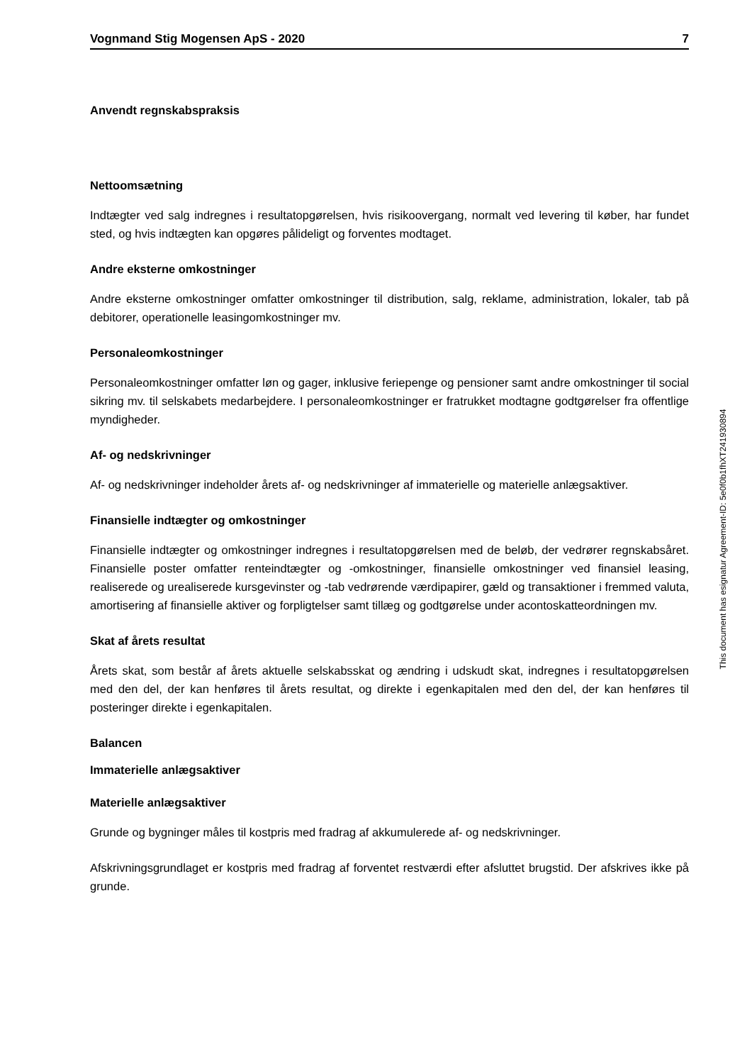Vognmand Stig Mogensen ApS - 2020 7
Anvendt regnskabspraksis
Nettoomsætning
Indtægter ved salg indregnes i resultatopgørelsen, hvis risikoovergang, normalt ved levering til køber, har fundet sted, og hvis indtægten kan opgøres pålideligt og forventes modtaget.
Andre eksterne omkostninger
Andre eksterne omkostninger omfatter omkostninger til distribution, salg, reklame, administration, lokaler, tab på debitorer, operationelle leasingomkostninger mv.
Personaleomkostninger
Personaleomkostninger omfatter løn og gager, inklusive feriepenge og pensioner samt andre omkostninger til social sikring mv. til selskabets medarbejdere. I personaleomkostninger er fratrukket modtagne godtgørelser fra offentlige myndigheder.
Af- og nedskrivninger
Af- og nedskrivninger indeholder årets af- og nedskrivninger af immaterielle og materielle anlægsaktiver.
Finansielle indtægter og omkostninger
Finansielle indtægter og omkostninger indregnes i resultatopgørelsen med de beløb, der vedrører regnskabsåret. Finansielle poster omfatter renteindtægter og -omkostninger, finansielle omkostninger ved finansiel leasing, realiserede og urealiserede kursgevinster og -tab vedrørende værdipapirer, gæld og transaktioner i fremmed valuta, amortisering af finansielle aktiver og forpligtelser samt tillæg og godtgørelse under acontoskatteordningen mv.
Skat af årets resultat
Årets skat, som består af årets aktuelle selskabsskat og ændring i udskudt skat, indregnes i resultatopgørelsen med den del, der kan henføres til årets resultat, og direkte i egenkapitalen med den del, der kan henføres til posteringer direkte i egenkapitalen.
Balancen
Immaterielle anlægsaktiver
Materielle anlægsaktiver
Grunde og bygninger måles til kostpris med fradrag af akkumulerede af- og nedskrivninger.
Afskrivningsgrundlaget er kostpris med fradrag af forventet restværdi efter afsluttet brugstid. Der afskrives ikke på grunde.
This document has esignatur Agreement-ID: 5e0f0b1fhXT241930894